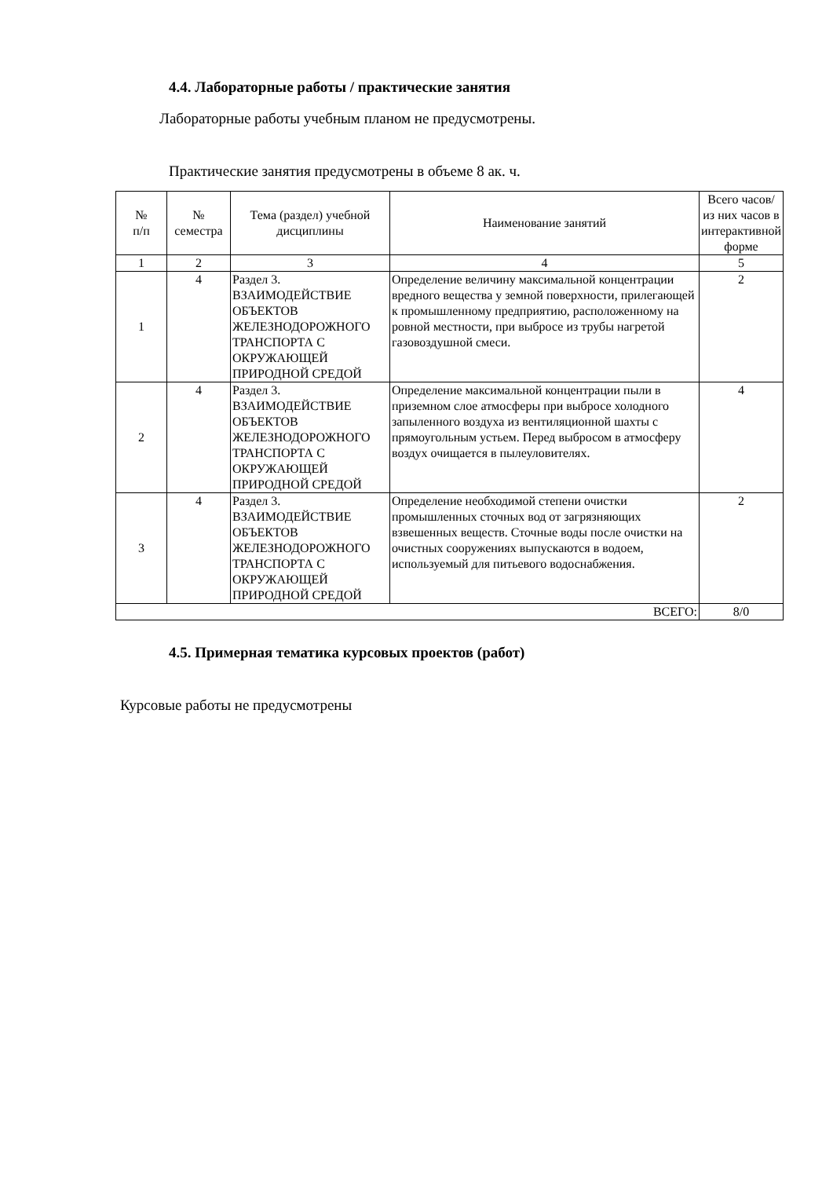4.4. Лабораторные работы / практические занятия
Лабораторные работы учебным планом не предусмотрены.
Практические занятия предусмотрены в объеме 8 ак. ч.
| № п/п | № семестра | Тема (раздел) учебной дисциплины | Наименование занятий | Всего часов/ из них часов в интерактивной форме |
| --- | --- | --- | --- | --- |
| 1 | 2 | 3 | 4 | 5 |
| 1 | 4 | Раздел 3. ВЗАИМОДЕЙСТВИЕ ОБЪЕКТОВ ЖЕЛЕЗНОДОРОЖНОГО ТРАНСПОРТА С ОКРУЖАЮЩЕЙ ПРИРОДНОЙ СРЕДОЙ | Определение величину максимальной концентрации вредного вещества у земной поверхности, прилегающей к промышленному предприятию, расположенному на ровной местности, при выбросе из трубы нагретой газовоздушной смеси. | 2 |
| 2 | 4 | Раздел 3. ВЗАИМОДЕЙСТВИЕ ОБЪЕКТОВ ЖЕЛЕЗНОДОРОЖНОГО ТРАНСПОРТА С ОКРУЖАЮЩЕЙ ПРИРОДНОЙ СРЕДОЙ | Определение максимальной концентрации пыли в приземном слое атмосферы при выбросе холодного запыленного воздуха из вентиляционной шахты с прямоугольным устьем. Перед выбросом в атмосферу воздух очищается в пылеуловителях. | 4 |
| 3 | 4 | Раздел 3. ВЗАИМОДЕЙСТВИЕ ОБЪЕКТОВ ЖЕЛЕЗНОДОРОЖНОГО ТРАНСПОРТА С ОКРУЖАЮЩЕЙ ПРИРОДНОЙ СРЕДОЙ | Определение необходимой степени очистки промышленных сточных вод от загрязняющих взвешенных веществ. Сточные воды после очистки на очистных сооружениях выпускаются в водоем, используемый для питьевого водоснабжения. | 2 |
| ВСЕГО: | | | | 8/0 |
4.5. Примерная тематика курсовых проектов (работ)
Курсовые работы не предусмотрены